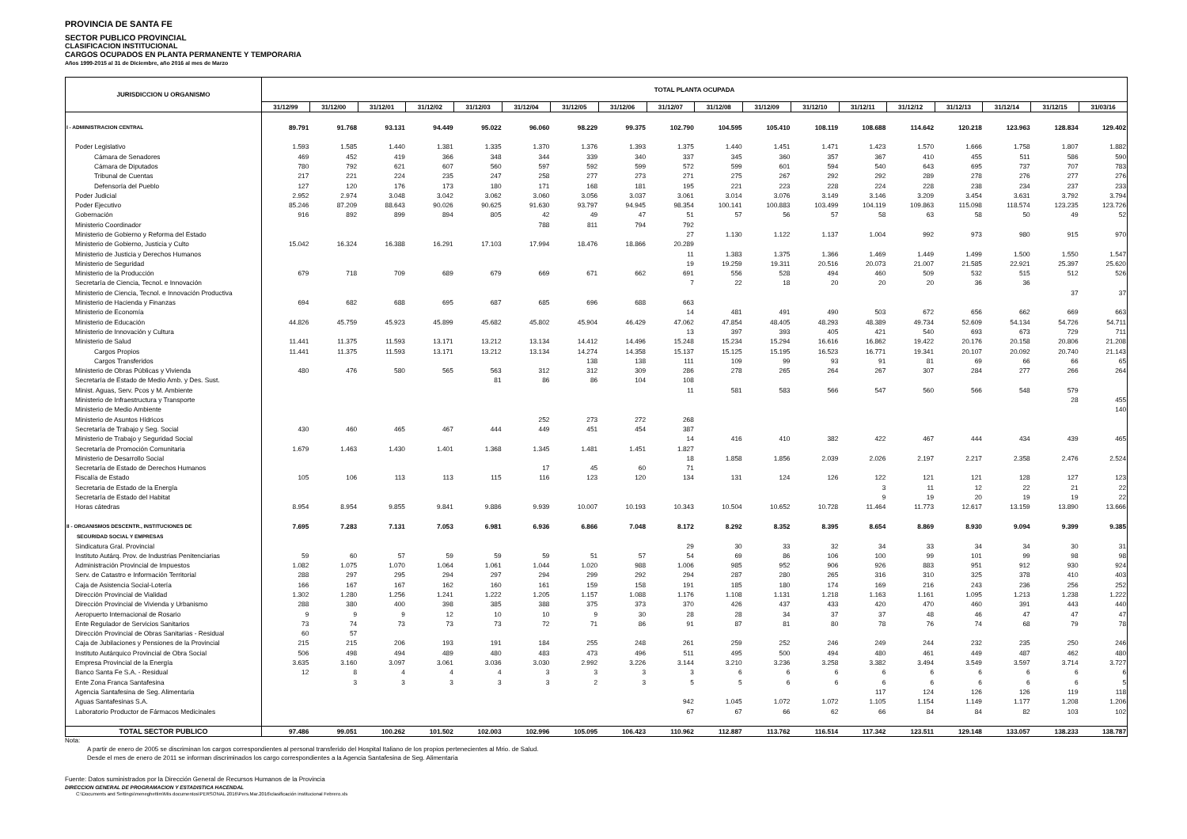PROVINCIA DE SANTA FE
SECTOR PUBLICO PROVINCIAL
CLASIFICACION INSTITUCIONAL
CARGOS OCUPADOS EN PLANTA PERMANENTE Y TEMPORARIA
Años 1999-2015 al 31 de Diciembre, año 2016 al mes de Marzo
| JURISDICCION U ORGANISMO | TOTAL PLANTA OCUPADA | | | | | | | | | | | | | | | | | |
| --- | --- | --- | --- | --- | --- | --- | --- | --- | --- | --- | --- | --- | --- | --- | --- | --- | --- | --- |
| | 31/12/99 | 31/12/00 | 31/12/01 | 31/12/02 | 31/12/03 | 31/12/04 | 31/12/05 | 31/12/06 | 31/12/07 | 31/12/08 | 31/12/09 | 31/12/10 | 31/12/11 | 31/12/12 | 31/12/13 | 31/12/14 | 31/12/15 | 31/03/16 |
| I - ADMINISTRACION CENTRAL | 89.791 | 91.768 | 93.131 | 94.449 | 95.022 | 96.060 | 98.229 | 99.375 | 102.790 | 104.595 | 105.410 | 108.119 | 108.688 | 114.642 | 120.218 | 123.963 | 128.834 | 129.402 |
| Poder Legislativo | 1.593 | 1.585 | 1.440 | 1.381 | 1.335 | 1.370 | 1.376 | 1.393 | 1.375 | 1.440 | 1.451 | 1.471 | 1.423 | 1.570 | 1.666 | 1.758 | 1.807 | 1.882 |
| Cámara de Senadores | 469 | 452 | 419 | 366 | 348 | 344 | 339 | 340 | 337 | 345 | 360 | 357 | 367 | 410 | 455 | 511 | 586 | 590 |
| Cámara de Diputados | 780 | 792 | 621 | 607 | 560 | 597 | 592 | 599 | 572 | 599 | 601 | 594 | 540 | 643 | 695 | 737 | 707 | 783 |
| Tribunal de Cuentas | 217 | 221 | 224 | 235 | 247 | 258 | 277 | 273 | 271 | 275 | 267 | 292 | 292 | 289 | 278 | 276 | 277 | 276 |
| Defensoría del Pueblo | 127 | 120 | 176 | 173 | 180 | 171 | 168 | 181 | 195 | 221 | 223 | 228 | 224 | 228 | 238 | 234 | 237 | 233 |
| Poder Judicial | 2.952 | 2.974 | 3.048 | 3.042 | 3.062 | 3.060 | 3.056 | 3.037 | 3.061 | 3.014 | 3.076 | 3.149 | 3.146 | 3.209 | 3.454 | 3.631 | 3.792 | 3.794 |
| Poder Ejecutivo | 85.246 | 87.209 | 88.643 | 90.026 | 90.625 | 91.630 | 93.797 | 94.945 | 98.354 | 100.141 | 100.883 | 103.499 | 104.119 | 109.863 | 115.098 | 118.574 | 123.235 | 123.726 |
| Gobernación | 916 | 892 | 899 | 894 | 805 | 42 | 49 | 47 | 51 | 57 | 56 | 57 | 58 | 63 | 58 | 50 | 49 | 52 |
| Ministerio Coordinador | | | | | | 788 | 811 | 794 | 792 | | | | | | | | | |
| Ministerio de Gobierno y Reforma del Estado | | | | | | | | | 27 | 1.130 | 1.122 | 1.137 | 1.004 | 992 | 973 | 980 | 915 | 970 |
| Ministerio de Gobierno, Justicia y Culto | 15.042 | 16.324 | 16.388 | 16.291 | 17.103 | 17.994 | 18.476 | 18.866 | 20.289 | | | | | | | | | |
| Ministerio de Justicia y Derechos Humanos | | | | | | | | | 11 | 1.383 | 1.375 | 1.366 | 1.469 | 1.449 | 1.499 | 1.500 | 1.550 | 1.547 |
| Ministerio de Seguridad | | | | | | | | | 19 | 19.259 | 19.311 | 20.516 | 20.073 | 21.007 | 21.585 | 22.921 | 25.397 | 25.620 |
| Ministerio de la Producción | 679 | 718 | 709 | 689 | 679 | 669 | 671 | 662 | 691 | 556 | 528 | 494 | 460 | 509 | 532 | 515 | 512 | 526 |
| Secretaría de Ciencia, Tecnol. e Innovación | | | | | | | | | 7 | 22 | 18 | 20 | 20 | 20 | 36 | 36 | | |
| Ministerio de Ciencia, Tecnol. e Innovación Productiva | | | | | | | | | | | | | | | | | 37 | 37 |
| Ministerio de Hacienda y Finanzas | 694 | 682 | 688 | 695 | 687 | 685 | 696 | 688 | 663 | | | | | | | | | |
| Ministerio de Economía | | | | | | | | | 14 | 481 | 491 | 490 | 503 | 672 | 656 | 662 | 669 | 663 |
| Ministerio de Educación | 44.826 | 45.759 | 45.923 | 45.899 | 45.682 | 45.802 | 45.904 | 46.429 | 47.062 | 47.854 | 48.405 | 48.293 | 48.389 | 49.734 | 52.609 | 54.134 | 54.726 | 54.711 |
| Ministerio de Innovación y Cultura | | | | | | | | | 13 | 397 | 393 | 405 | 421 | 540 | 693 | 673 | 729 | 711 |
| Ministerio de Salud | 11.441 | 11.375 | 11.593 | 13.171 | 13.212 | 13.134 | 14.412 | 14.496 | 15.248 | 15.234 | 15.294 | 16.616 | 16.862 | 19.422 | 20.176 | 20.158 | 20.806 | 21.208 |
| Cargos Propios | 11.441 | 11.375 | 11.593 | 13.171 | 13.212 | 13.134 | 14.274 | 14.358 | 15.137 | 15.125 | 15.195 | 16.523 | 16.771 | 19.341 | 20.107 | 20.092 | 20.740 | 21.143 |
| Cargos Transferidos | | | | | | | 138 | 138 | 111 | 109 | 99 | 93 | 91 | 81 | 69 | 66 | 66 | 65 |
| Ministerio de Obras Públicas y Vivienda | 480 | 476 | 580 | 565 | 563 | 312 | 312 | 309 | 286 | 278 | 265 | 264 | 267 | 307 | 284 | 277 | 266 | 264 |
| Secretaría de Estado de Medio Amb. y Des. Sust. | | | | | 81 | 86 | 86 | 104 | 108 | | | | | | | | | |
| Minist. Aguas, Serv. Pcos y M. Ambiente | | | | | | | | | 11 | 581 | 583 | 566 | 547 | 560 | 566 | 548 | 579 | |
| Ministerio de Infraestructura y Transporte | | | | | | | | | | | | | | | | | 28 | 455 |
| Ministerio de Medio Ambiente | | | | | | | | | | | | | | | | | | 140 |
| Ministerio de Asuntos Hídricos | | | | | | 252 | 273 | 272 | 268 | | | | | | | | | |
| Secretaría de Trabajo y Seg. Social | 430 | 460 | 465 | 467 | 444 | 449 | 451 | 454 | 387 | | | | | | | | | |
| Ministerio de Trabajo y Seguridad Social | | | | | | | | | 14 | 416 | 410 | 382 | 422 | 467 | 444 | 434 | 439 | 465 |
| Secretaría de Promoción Comunitaria | 1.679 | 1.463 | 1.430 | 1.401 | 1.368 | 1.345 | 1.481 | 1.451 | 1.827 | | | | | | | | | |
| Ministerio de Desarrollo Social | | | | | | | | | 18 | 1.858 | 1.856 | 2.039 | 2.026 | 2.197 | 2.217 | 2.358 | 2.476 | 2.524 |
| Secretaría de Estado de Derechos Humanos | | | | | | 17 | 45 | 60 | 71 | | | | | | | | | |
| Fiscalía de Estado | 105 | 106 | 113 | 113 | 115 | 116 | 123 | 120 | 134 | 131 | 124 | 126 | 122 | 121 | 121 | 128 | 127 | 123 |
| Secretaria de Estado de la Energía | | | | | | | | | | | | | 3 | 11 | 12 | 22 | 21 | 22 |
| Secretaría de Estado del Habitat | | | | | | | | | | | | | 9 | 19 | 20 | 19 | 19 | 22 |
| Horas cátedras | 8.954 | 8.954 | 9.855 | 9.841 | 9.886 | 9.939 | 10.007 | 10.193 | 10.343 | 10.504 | 10.652 | 10.728 | 11.464 | 11.773 | 12.617 | 13.159 | 13.890 | 13.666 |
| II - ORGANISMOS DESCENTR., INSTITUCIONES DE | 7.695 | 7.283 | 7.131 | 7.053 | 6.981 | 6.936 | 6.866 | 7.048 | 8.172 | 8.292 | 8.352 | 8.395 | 8.654 | 8.869 | 8.930 | 9.094 | 9.399 | 9.385 |
| SEGURIDAD SOCIAL Y EMPRESAS | | | | | | | | | | | | | | | | | | |
| Sindicatura Gral. Provincial | | | | | | | | | 29 | 30 | 33 | 32 | 34 | 33 | 34 | 34 | 30 | 31 |
| Instituto Autárq. Prov. de Industrias Penitenciarias | 59 | 60 | 57 | 59 | 59 | 59 | 51 | 57 | 54 | 69 | 86 | 106 | 100 | 99 | 101 | 99 | 98 | 98 |
| Administración Provincial de Impuestos | 1.082 | 1.075 | 1.070 | 1.064 | 1.061 | 1.044 | 1.020 | 988 | 1.006 | 985 | 952 | 906 | 926 | 883 | 951 | 912 | 930 | 924 |
| Serv. de Catastro e Información Territorial | 288 | 297 | 295 | 294 | 297 | 294 | 299 | 292 | 294 | 287 | 280 | 265 | 316 | 310 | 325 | 378 | 410 | 403 |
| Caja de Asistencia Social-Lotería | 166 | 167 | 167 | 162 | 160 | 161 | 159 | 158 | 191 | 185 | 180 | 174 | 169 | 216 | 243 | 236 | 256 | 252 |
| Dirección Provincial de Vialidad | 1.302 | 1.280 | 1.256 | 1.241 | 1.222 | 1.205 | 1.157 | 1.088 | 1.176 | 1.108 | 1.131 | 1.218 | 1.163 | 1.161 | 1.095 | 1.213 | 1.238 | 1.222 |
| Dirección Provincial de Vivienda y Urbanismo | 288 | 380 | 400 | 398 | 385 | 388 | 375 | 373 | 370 | 426 | 437 | 433 | 420 | 470 | 460 | 391 | 443 | 440 |
| Aeropuerto Internacional de Rosario | 9 | 9 | 9 | 12 | 10 | 10 | 9 | 30 | 28 | 28 | 34 | 37 | 37 | 48 | 46 | 47 | 47 | 47 |
| Ente Regulador de Servicios Sanitarios | 73 | 74 | 73 | 73 | 73 | 72 | 71 | 86 | 91 | 87 | 81 | 80 | 78 | 76 | 74 | 68 | 79 | 78 |
| Dirección Provincial de Obras Sanitarias - Residual | 60 | 57 | | | | | | | | | | | | | | | | |
| Caja de Jubilaciones y Pensiones de la Provincial | 215 | 215 | 206 | 193 | 191 | 184 | 255 | 248 | 261 | 259 | 252 | 246 | 249 | 244 | 232 | 235 | 250 | 246 |
| Instituto Autárquico Provincial de Obra Social | 506 | 498 | 494 | 489 | 480 | 483 | 473 | 496 | 511 | 495 | 500 | 494 | 480 | 461 | 449 | 487 | 462 | 480 |
| Empresa Provincial de la Energía | 3.635 | 3.160 | 3.097 | 3.061 | 3.036 | 3.030 | 2.992 | 3.226 | 3.144 | 3.210 | 3.236 | 3.258 | 3.382 | 3.494 | 3.549 | 3.597 | 3.714 | 3.727 |
| Banco Santa Fe S.A. - Residual | 12 | 8 | 4 | 4 | 4 | 3 | 3 | 3 | 3 | 6 | 6 | 6 | 6 | 6 | 6 | 6 | 6 | 6 |
| Ente Zona Franca Santafesina | | 3 | 3 | 3 | 3 | 3 | 2 | 3 | 5 | 5 | 6 | 6 | 6 | 6 | 6 | 6 | 6 | 5 |
| Agencia Santafesina de Seg. Alimentaria | | | | | | | | | | | | | 117 | 124 | 126 | 126 | 119 | 118 |
| Aguas Santafesinas S.A. | | | | | | | | | 942 | 1.045 | 1.072 | 1.072 | 1.105 | 1.154 | 1.149 | 1.177 | 1.208 | 1.206 |
| Laboratorio Productor de Fármacos Medicinales | | | | | | | | | 67 | 67 | 66 | 62 | 66 | 84 | 84 | 82 | 103 | 102 |
| TOTAL SECTOR PUBLICO | 97.486 | 99.051 | 100.262 | 101.502 | 102.003 | 102.996 | 105.095 | 106.423 | 110.962 | 112.887 | 113.762 | 116.514 | 117.342 | 123.511 | 129.148 | 133.057 | 138.233 | 138.787 |
Nota:
A partir de enero de 2005 se discriminan los cargos correspondientes al personal transferido del Hospital Italiano de los propios pertenecientes al Mrio. de Salud.
Desde el mes de enero de 2011 se informan discriminados los cargo correspondientes a la Agencia Santafesina de Seg. Alimentaria
Fuente: Datos suministrados por la Dirección General de Recursos Humanos de la Provincia
DIRECCION GENERAL DE PROGRAMACION Y ESTADISTICA HACENDAL
C:\Documents and Settings\meneghettim\Mis documentos\PERSONAL 2016\Pers.Mar.2016\clasificación institucional Febrero.xls